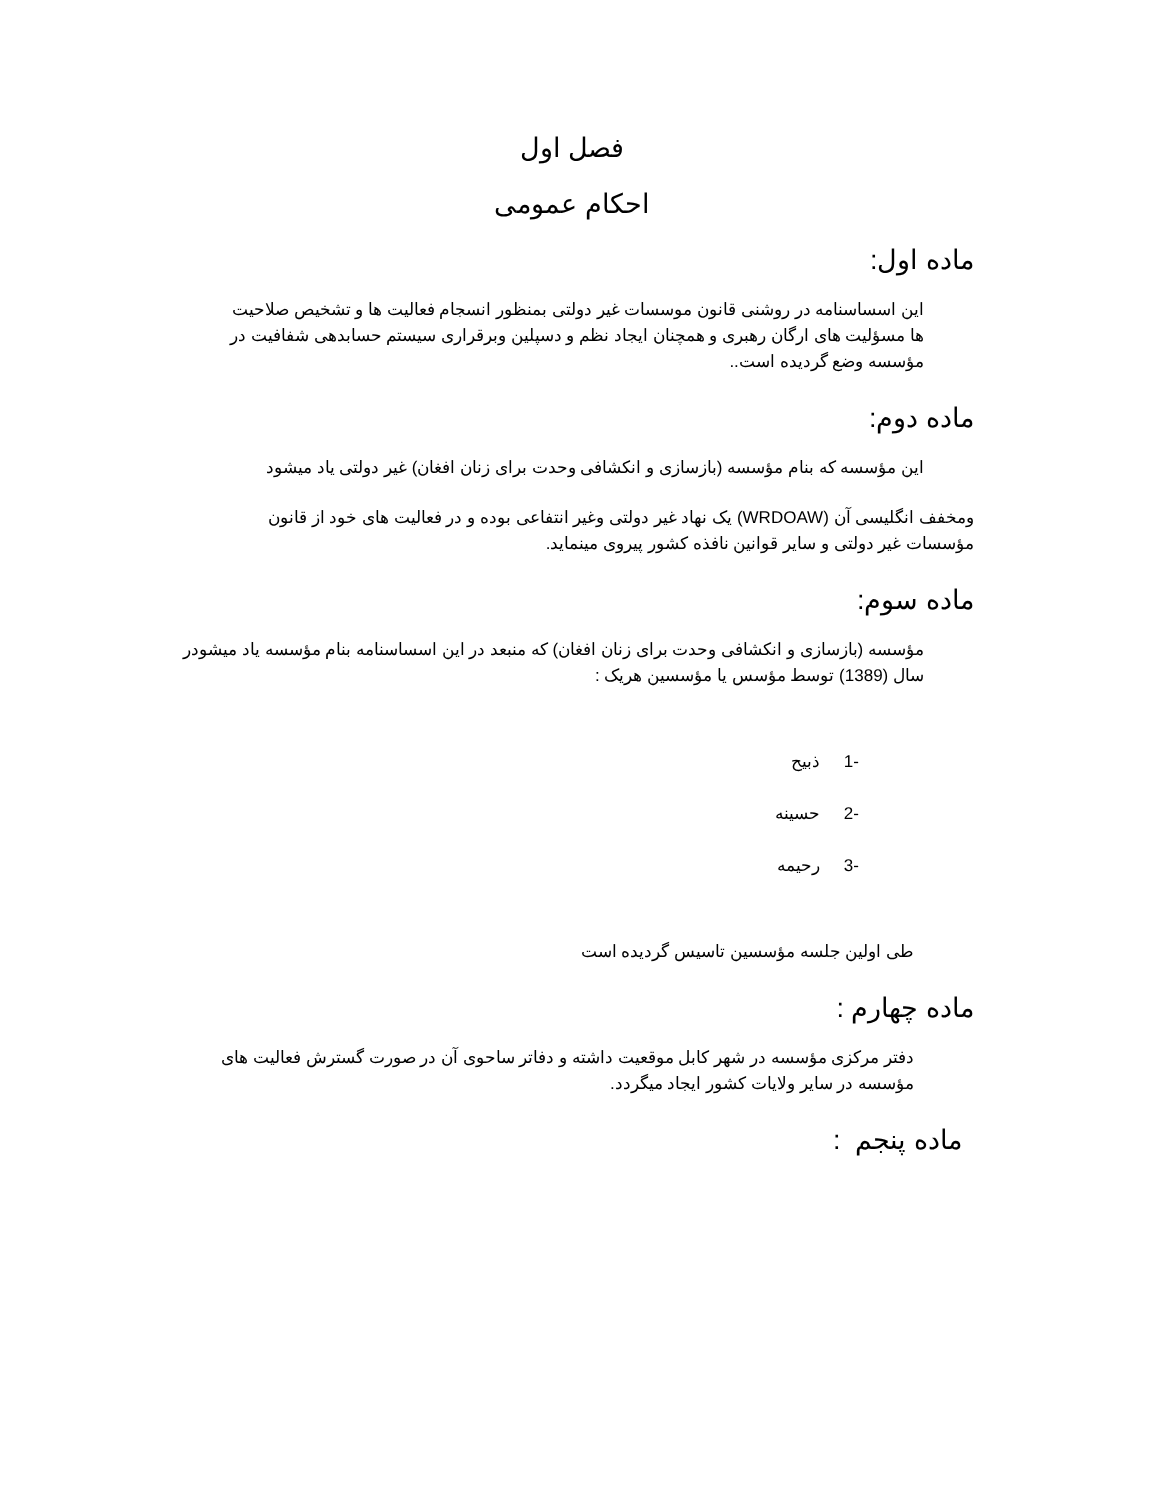فصل اول
احکام عمومی
ماده اول:
این اسساسنامه در روشنی قانون موسسات غیر دولتی بمنظور انسجام فعالیت ها و تشخیص صلاحیت ها مسؤلیت های ارگان رهبری و همچنان ایجاد نظم و دسپلین وبرقراری سیستم حسابدهی شفافیت در مؤسسه وضع گردیده است..
ماده دوم:
این مؤسسه که بنام مؤسسه (بازسازی و انکشافی وحدت برای زنان افغان) غیر دولتی یاد میشود
ومخفف انگلیسی آن (WRDOAW) یک نهاد غیر دولتی وغیر انتفاعی بوده و در فعالیت های خود از قانون مؤسسات غیر دولتی و سایر قوانین نافذه کشور پیروی مینماید.
ماده سوم:
مؤسسه (بازسازی و انکشافی وحدت برای زنان افغان) که منبعد در این اسساسنامه بنام مؤسسه یاد میشودر سال (1389) توسط مؤسس یا مؤسسین هریک :
-1 ذبیح
-2 حسینه
-3 رحیمه
طی اولین جلسه مؤسسین تاسیس گردیده است
ماده چهارم :
دفتر مرکزی مؤسسه در شهر کابل موقعیت داشته و دفاتر ساحوی آن در صورت گسترش فعالیت های مؤسسه در سایر ولایات کشور ایجاد میگردد.
ماده پنجم :